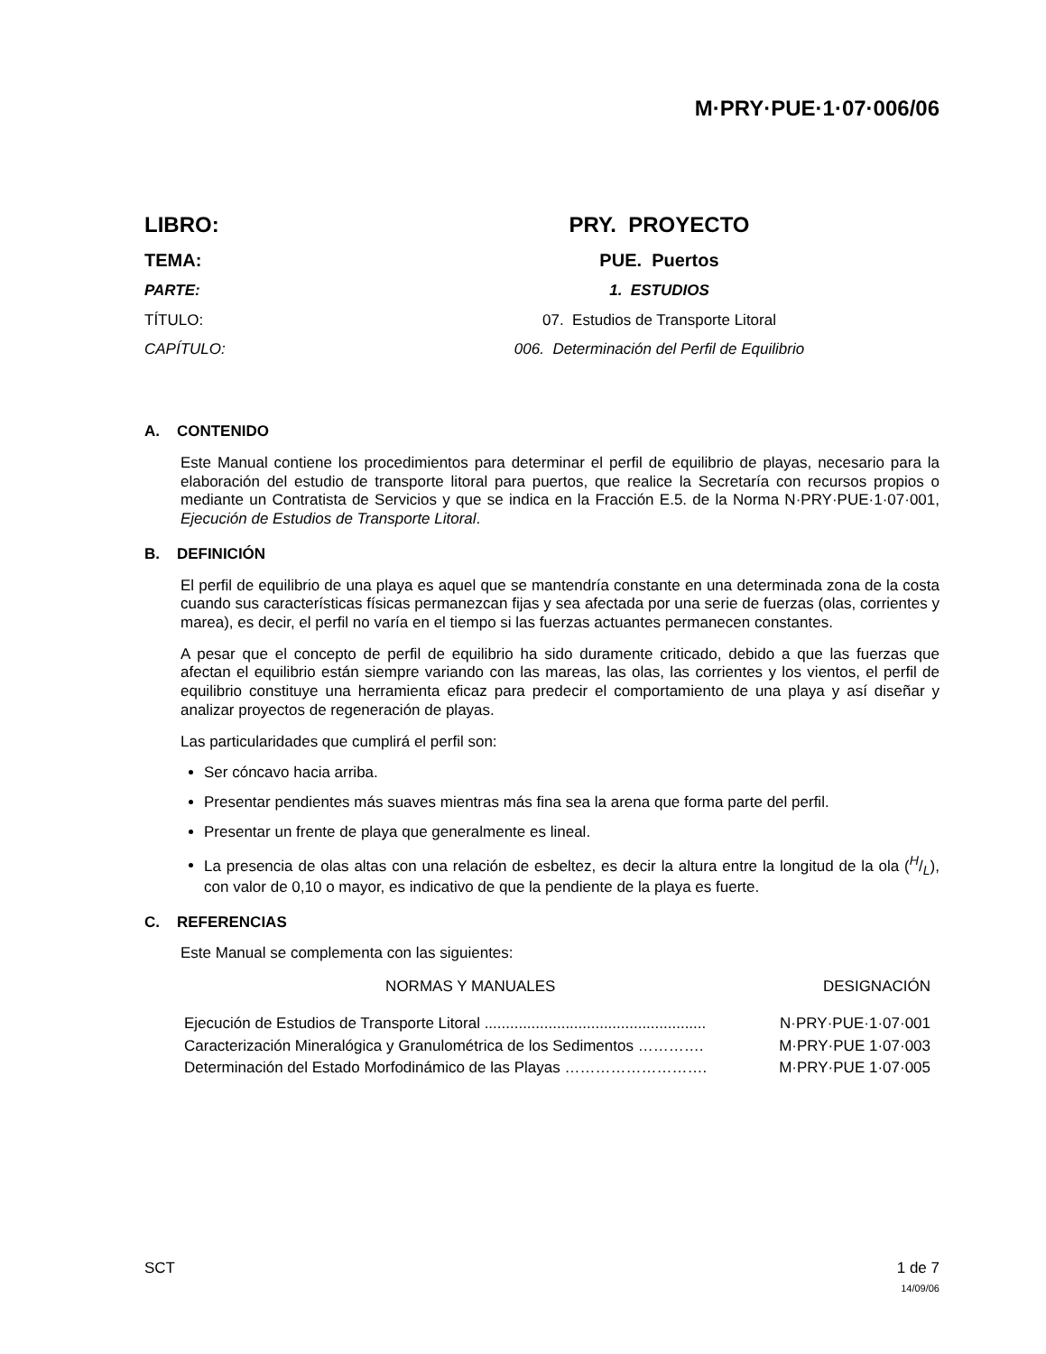M·PRY·PUE·1·07·006/06
LIBRO:
PRY. PROYECTO
TEMA:
PUE. Puertos
PARTE:
1. ESTUDIOS
TÍTULO:
07. Estudios de Transporte Litoral
CAPÍTULO:
006. Determinación del Perfil de Equilibrio
A. CONTENIDO
Este Manual contiene los procedimientos para determinar el perfil de equilibrio de playas, necesario para la elaboración del estudio de transporte litoral para puertos, que realice la Secretaría con recursos propios o mediante un Contratista de Servicios y que se indica en la Fracción E.5. de la Norma N·PRY·PUE·1·07·001, Ejecución de Estudios de Transporte Litoral.
B. DEFINICIÓN
El perfil de equilibrio de una playa es aquel que se mantendría constante en una determinada zona de la costa cuando sus características físicas permanezcan fijas y sea afectada por una serie de fuerzas (olas, corrientes y marea), es decir, el perfil no varía en el tiempo si las fuerzas actuantes permanecen constantes.
A pesar que el concepto de perfil de equilibrio ha sido duramente criticado, debido a que las fuerzas que afectan el equilibrio están siempre variando con las mareas, las olas, las corrientes y los vientos, el perfil de equilibrio constituye una herramienta eficaz para predecir el comportamiento de una playa y así diseñar y analizar proyectos de regeneración de playas.
Las particularidades que cumplirá el perfil son:
Ser cóncavo hacia arriba.
Presentar pendientes más suaves mientras más fina sea la arena que forma parte del perfil.
Presentar un frente de playa que generalmente es lineal.
La presencia de olas altas con una relación de esbeltez, es decir la altura entre la longitud de la ola (H/L), con valor de 0,10 o mayor, es indicativo de que la pendiente de la playa es fuerte.
C. REFERENCIAS
Este Manual se complementa con las siguientes:
| NORMAS Y MANUALES | DESIGNACIÓN |
| --- | --- |
| Ejecución de Estudios de Transporte Litoral .................................................... | N·PRY·PUE·1·07·001 |
| Caracterización Mineralógica y Granulométrica de los Sedimentos …………. | M·PRY·PUE 1·07·003 |
| Determinación del Estado Morfodinámico de las Playas ………………………. | M·PRY·PUE 1·07·005 |
SCT 1 de 7
14/09/06